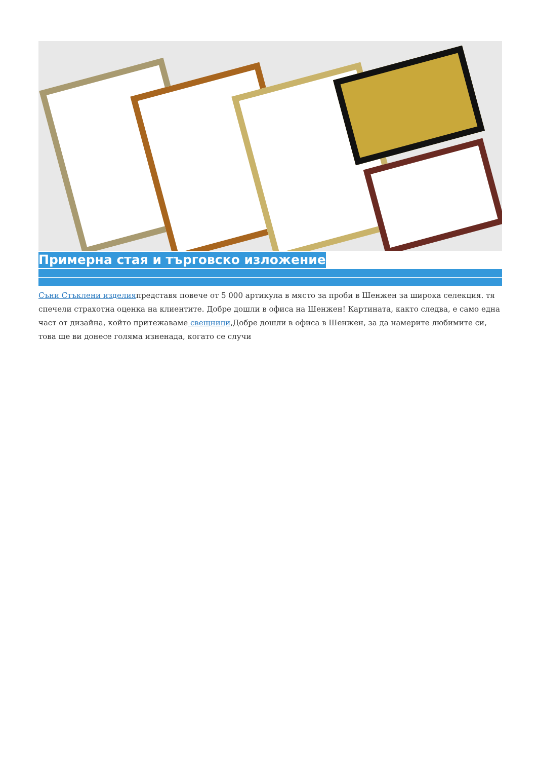Примерна стая и търговско изложение
Съни Стъклени изделияпредставя повече от 5 000 артикула в място за проби в Шенжен за широка селекция. тя спечели страхотна оценка на клиентите. Добре дошли в офиса на Шенжен! Картината, както следва, е само една част от дизайна, който притежаваме свещници,Добре дошли в офиса в Шенжен, за да намерите любимите си, това ще ви донесе голяма изненада, когато се случи